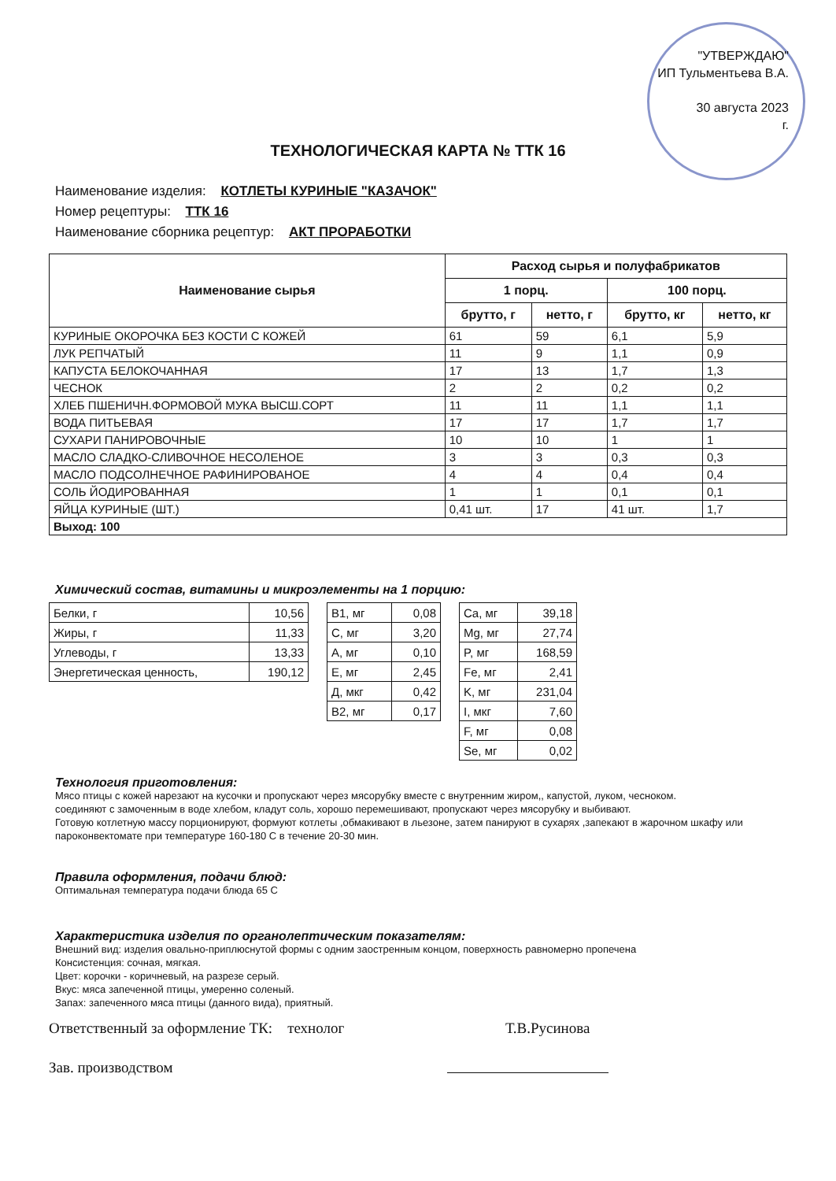"УТВЕРЖДАЮ"
ИП Тульментьева В.А.
30 августа 2023
г.
ТЕХНОЛОГИЧЕСКАЯ КАРТА № ТТК 16
Наименование изделия: КОТЛЕТЫ КУРИНЫЕ "КАЗАЧОК"
Номер рецептуры: ТТК 16
Наименование сборника рецептур: АКТ ПРОРАБОТКИ
| Наименование сырья | Расход сырья и полуфабрикатов | | | |
| --- | --- | --- | --- | --- |
| | 1 порц. | | 100 порц. | |
| | брутто, г | нетто, г | брутто, кг | нетто, кг |
| КУРИНЫЕ ОКОРОЧКА БЕЗ КОСТИ С КОЖЕЙ | 61 | 59 | 6,1 | 5,9 |
| ЛУК РЕПЧАТЫЙ | 11 | 9 | 1,1 | 0,9 |
| КАПУСТА БЕЛОКОЧАННАЯ | 17 | 13 | 1,7 | 1,3 |
| ЧЕСНОК | 2 | 2 | 0,2 | 0,2 |
| ХЛЕБ ПШЕНИЧН.ФОРМОВОЙ МУКА ВЫСШ.СОРТ | 11 | 11 | 1,1 | 1,1 |
| ВОДА ПИТЬЕВАЯ | 17 | 17 | 1,7 | 1,7 |
| СУХАРИ ПАНИРОВОЧНЫЕ | 10 | 10 | 1 | 1 |
| МАСЛО СЛАДКО-СЛИВОЧНОЕ НЕСОЛЕНОЕ | 3 | 3 | 0,3 | 0,3 |
| МАСЛО ПОДСОЛНЕЧНОЕ РАФИНИРОВАНОЕ | 4 | 4 | 0,4 | 0,4 |
| СОЛЬ ЙОДИРОВАННАЯ | 1 | 1 | 0,1 | 0,1 |
| ЯЙЦА КУРИНЫЕ (ШТ.) | 0,41 шт. | 17 | 41 шт. | 1,7 |
| Выход: 100 | | | | |
Химический состав, витамины и микроэлементы на 1 порцию:
| Белки, г | 10,56 |
| Жиры, г | 11,33 |
| Углеводы, г | 13,33 |
| Энергетическая ценность, | 190,12 |
| В1, мг | 0,08 |
| С, мг | 3,20 |
| А, мг | 0,10 |
| Е, мг | 2,45 |
| Д, мкг | 0,42 |
| В2, мг | 0,17 |
| Ca, мг | 39,18 |
| Mg, мг | 27,74 |
| P, мг | 168,59 |
| Fe, мг | 2,41 |
| K, мг | 231,04 |
| I, мкг | 7,60 |
| F, мг | 0,08 |
| Se, мг | 0,02 |
Технология приготовления:
Мясо птицы с кожей нарезают на кусочки и пропускают через мясорубку вместе с внутренним жиром,, капустой, луком, чесноком.
соединяют с замоченным в воде хлебом, кладут соль, хорошо перемешивают, пропускают через мясорубку и выбивают.
Готовую котлетную массу порционируют, формуют котлеты ,обмакивают в льезоне, затем панируют в сухарях ,запекают в жарочном шкафу или пароконвектомате при температуре 160-180 С в течение 20-30 мин.
Правила оформления, подачи блюд:
Оптимальная температура подачи блюда 65 С
Характеристика изделия по органолептическим показателям:
Внешний вид: изделия овально-приплюснутой формы с одним заостренным концом, поверхность равномерно пропечена
Консистенция: сочная, мягкая.
Цвет: корочки - коричневый, на разрезе серый.
Вкус: мяса запеченной птицы, умеренно соленый.
Запах: запеченного мяса птицы (данного вида), приятный.
Ответственный за оформление ТК: технолог Т.В.Русинова
Зав. производством